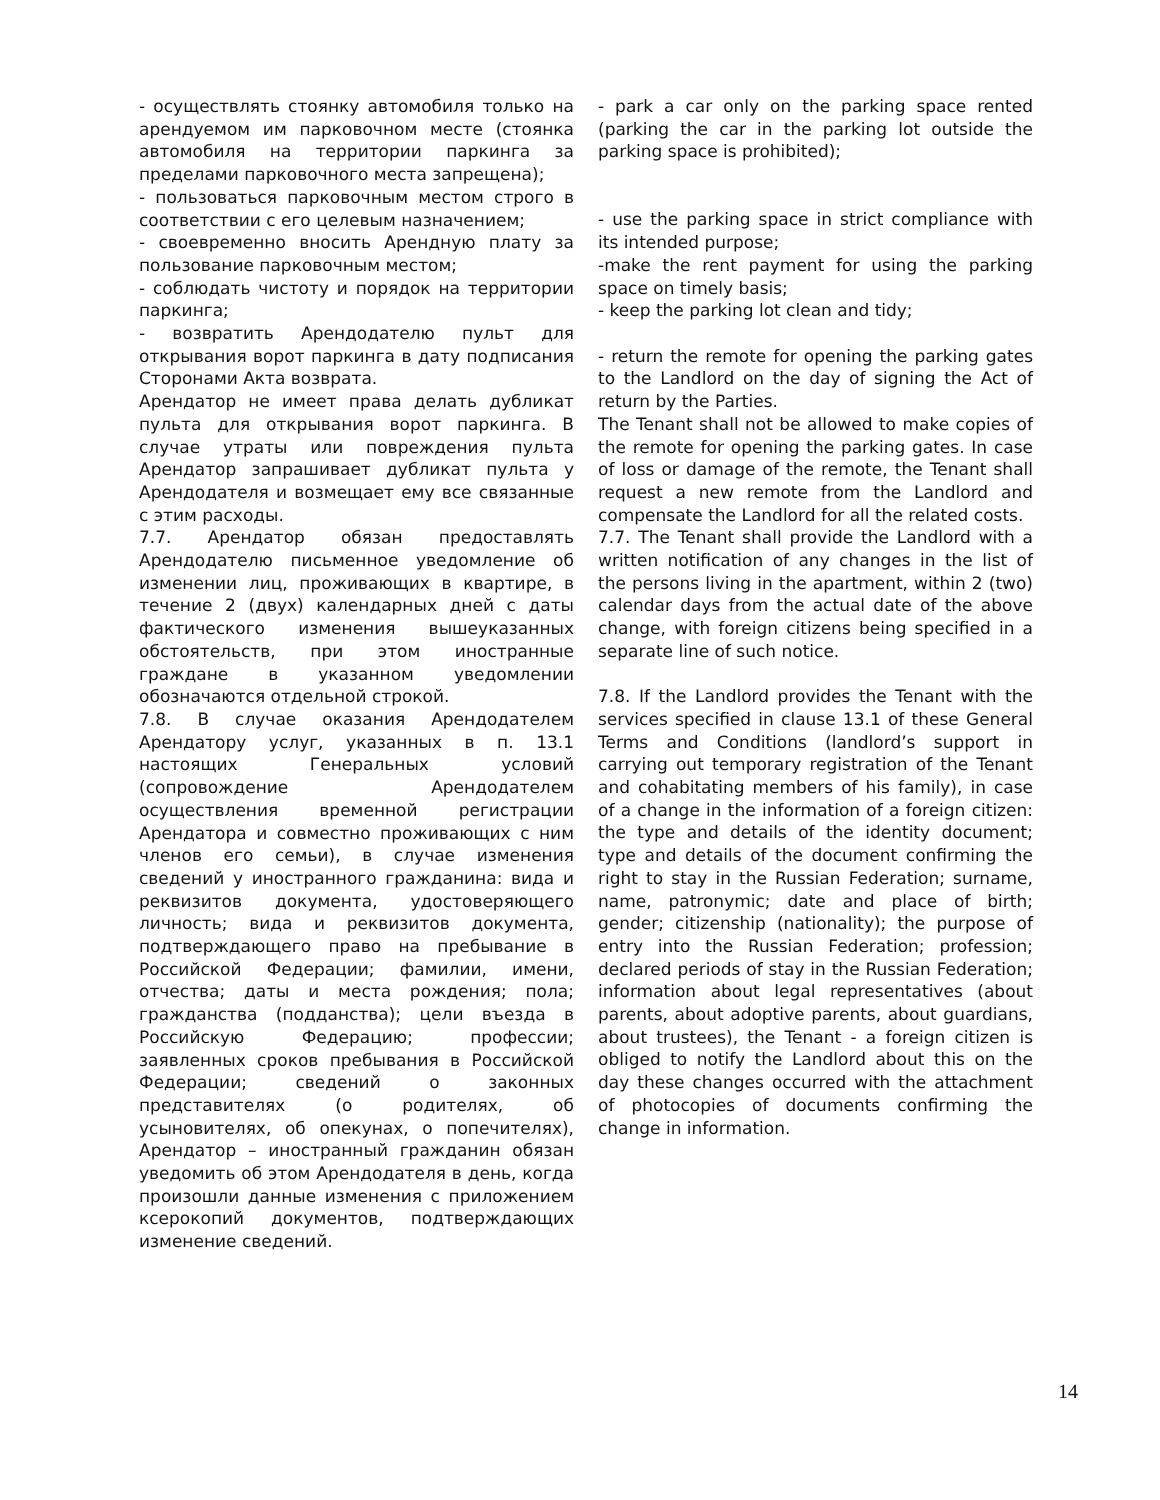- осуществлять стоянку автомобиля только на арендуемом им парковочном месте (стоянка автомобиля на территории паркинга за пределами парковочного места запрещена);
- пользоваться парковочным местом строго в соответствии с его целевым назначением;
- своевременно вносить Арендную плату за пользование парковочным местом;
- соблюдать чистоту и порядок на территории паркинга;
- возвратить Арендодателю пульт для открывания ворот паркинга в дату подписания Сторонами Акта возврата.
Арендатор не имеет права делать дубликат пульта для открывания ворот паркинга. В случае утраты или повреждения пульта Арендатор запрашивает дубликат пульта у Арендодателя и возмещает ему все связанные с этим расходы.
7.7. Арендатор обязан предоставлять Арендодателю письменное уведомление об изменении лиц, проживающих в квартире, в течение 2 (двух) календарных дней с даты фактического изменения вышеуказанных обстоятельств, при этом иностранные граждане в указанном уведомлении обозначаются отдельной строкой.
7.8. В случае оказания Арендодателем Арендатору услуг, указанных в п. 13.1 настоящих Генеральных условий (сопровождение Арендодателем осуществления временной регистрации Арендатора и совместно проживающих с ним членов его семьи), в случае изменения сведений у иностранного гражданина: вида и реквизитов документа, удостоверяющего личность; вида и реквизитов документа, подтверждающего право на пребывание в Российской Федерации; фамилии, имени, отчества; даты и места рождения; пола; гражданства (подданства); цели въезда в Российскую Федерацию; профессии; заявленных сроков пребывания в Российской Федерации; сведений о законных представителях (о родителях, об усыновителях, об опекунах, о попечителях), Арендатор – иностранный гражданин обязан уведомить об этом Арендодателя в день, когда произошли данные изменения с приложением ксерокопий документов, подтверждающих изменение сведений.
- park a car only on the parking space rented (parking the car in the parking lot outside the parking space is prohibited);
- use the parking space in strict compliance with its intended purpose;
-make the rent payment for using the parking space on timely basis;
- keep the parking lot clean and tidy;
- return the remote for opening the parking gates to the Landlord on the day of signing the Act of return by the Parties.
The Tenant shall not be allowed to make copies of the remote for opening the parking gates. In case of loss or damage of the remote, the Tenant shall request a new remote from the Landlord and compensate the Landlord for all the related costs.
7.7. The Tenant shall provide the Landlord with a written notification of any changes in the list of the persons living in the apartment, within 2 (two) calendar days from the actual date of the above change, with foreign citizens being specified in a separate line of such notice.
7.8. If the Landlord provides the Tenant with the services specified in clause 13.1 of these General Terms and Conditions (landlord’s support in carrying out temporary registration of the Tenant and cohabitating members of his family), in case of a change in the information of a foreign citizen: the type and details of the identity document; type and details of the document confirming the right to stay in the Russian Federation; surname, name, patronymic; date and place of birth; gender; citizenship (nationality); the purpose of entry into the Russian Federation; profession; declared periods of stay in the Russian Federation; information about legal representatives (about parents, about adoptive parents, about guardians, about trustees), the Tenant - a foreign citizen is obliged to notify the Landlord about this on the day these changes occurred with the attachment of photocopies of documents confirming the change in information.
14